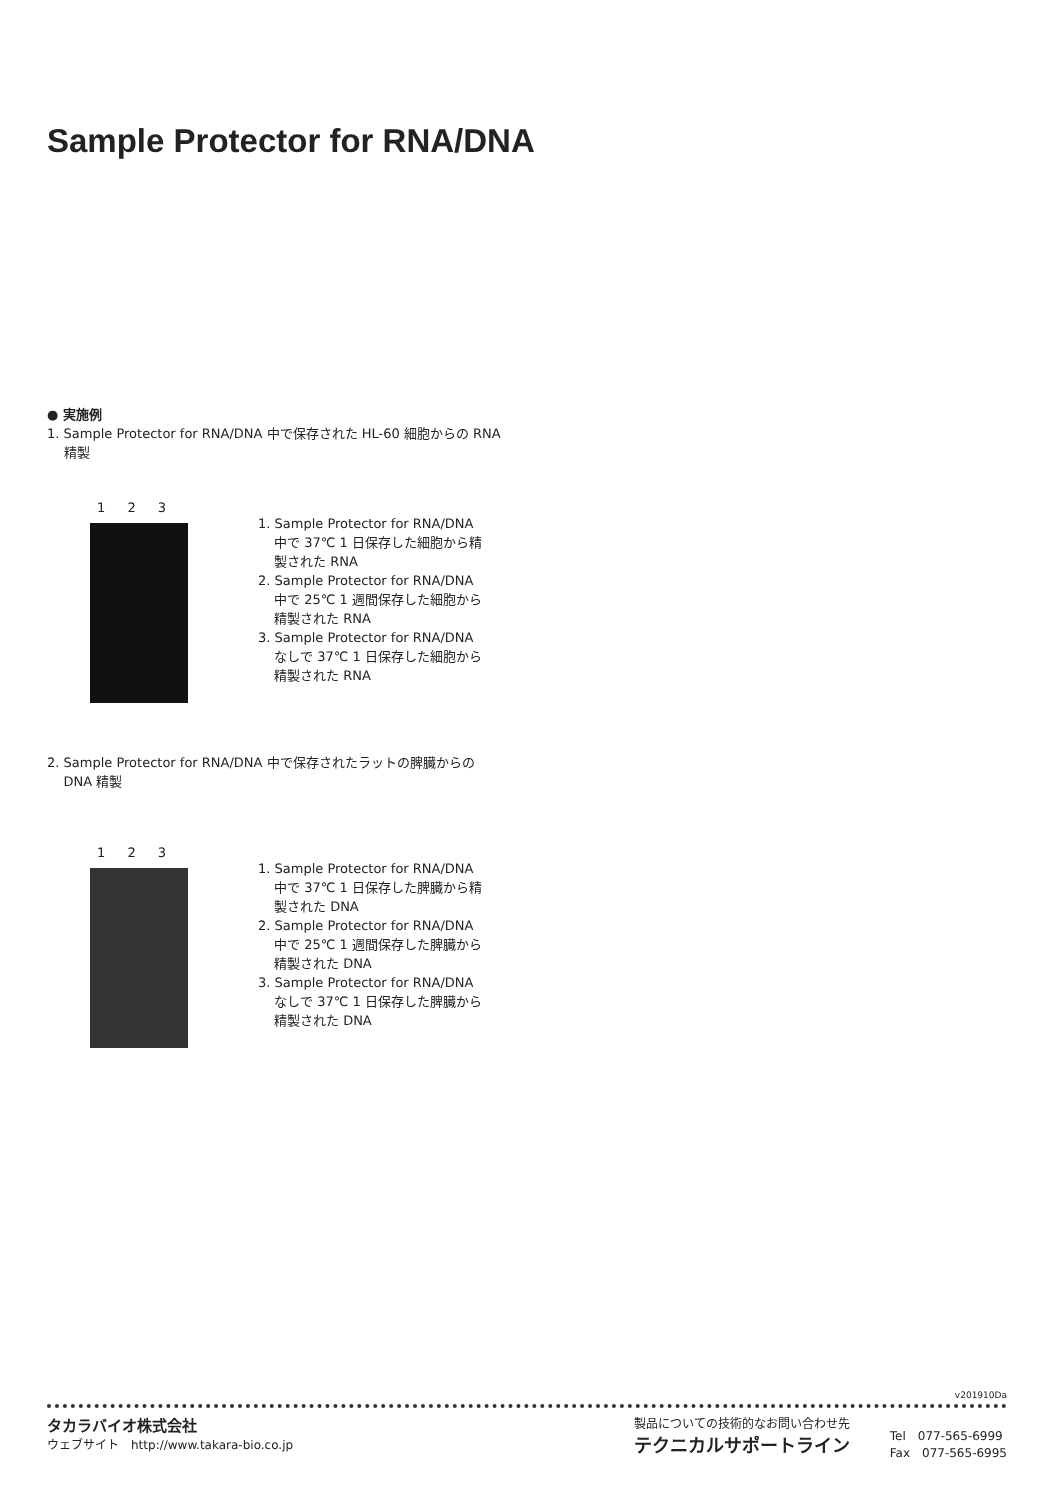Sample Protector for RNA/DNA
● 実施例
1. Sample Protector for RNA/DNA 中で保存された HL-60 細胞からの RNA
精製
1 2 3
1. Sample Protector for RNA/DNA 中で 37℃ 1 日保存した細胞から精製された RNA
2. Sample Protector for RNA/DNA 中で 25℃ 1 週間保存した細胞から精製された RNA
3. Sample Protector for RNA/DNA なしで 37℃ 1 日保存した細胞から精製された RNA
2. Sample Protector for RNA/DNA 中で保存されたラットの脾臓からの
DNA 精製
1 2 3
1. Sample Protector for RNA/DNA 中で 37℃ 1 日保存した脾臓から精製された DNA
2. Sample Protector for RNA/DNA 中で 25℃ 1 週間保存した脾臓から精製された DNA
3. Sample Protector for RNA/DNA なしで 37℃ 1 日保存した脾臓から精製された DNA
v201910Da
タカラバイオ株式会社
ウェブサイト　http://www.takara-bio.co.jp
製品についての技術的なお問い合わせ先
テクニカルサポートライン
Tel　077-565-6999
Fax　077-565-6995